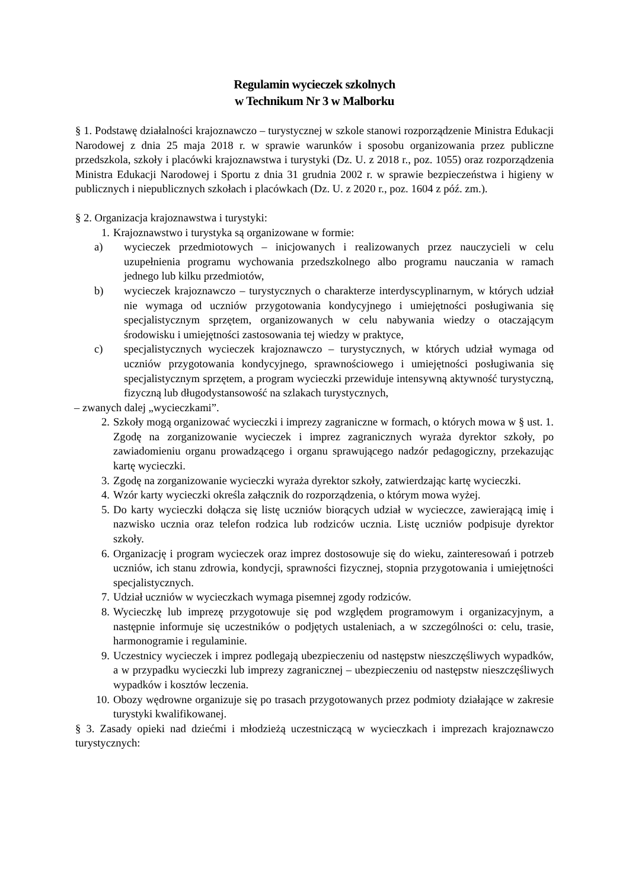Regulamin wycieczek szkolnych
w Technikum Nr 3 w Malborku
§ 1. Podstawę działalności krajoznawczo – turystycznej w szkole stanowi rozporządzenie Ministra Edukacji Narodowej z dnia 25 maja 2018 r. w sprawie warunków i sposobu organizowania przez publiczne przedszkola, szkoły i placówki krajoznawstwa i turystyki (Dz. U. z 2018 r., poz. 1055) oraz rozporządzenia Ministra Edukacji Narodowej i Sportu z dnia 31 grudnia 2002 r. w sprawie bezpieczeństwa i higieny w publicznych i niepublicznych szkołach i placówkach (Dz. U. z 2020 r., poz. 1604 z póź. zm.).
§ 2. Organizacja krajoznawstwa i turystyki:
1. Krajoznawstwo i turystyka są organizowane w formie:
a) wycieczek przedmiotowych – inicjowanych i realizowanych przez nauczycieli w celu uzupełnienia programu wychowania przedszkolnego albo programu nauczania w ramach jednego lub kilku przedmiotów,
b) wycieczek krajoznawczo – turystycznych o charakterze interdyscyplinarnym, w których udział nie wymaga od uczniów przygotowania kondycyjnego i umiejętności posługiwania się specjalistycznym sprzętem, organizowanych w celu nabywania wiedzy o otaczającym środowisku i umiejętności zastosowania tej wiedzy w praktyce,
c) specjalistycznych wycieczek krajoznawczo – turystycznych, w których udział wymaga od uczniów przygotowania kondycyjnego, sprawnościowego i umiejętności posługiwania się specjalistycznym sprzętem, a program wycieczki przewiduje intensywną aktywność turystyczną, fizyczną lub długodystansowość na szlakach turystycznych,
– zwanych dalej „wycieczkami”.
2. Szkoły mogą organizować wycieczki i imprezy zagraniczne w formach, o których mowa w § ust. 1. Zgodę na zorganizowanie wycieczek i imprez zagranicznych wyraża dyrektor szkoły, po zawiadomieniu organu prowadzącego i organu sprawującego nadzór pedagogiczny, przekazując kartę wycieczki.
3. Zgodę na zorganizowanie wycieczki wyraża dyrektor szkoły, zatwierdzając kartę wycieczki.
4. Wzór karty wycieczki określa załącznik do rozporządzenia, o którym mowa wyżej.
5. Do karty wycieczki dołącza się listę uczniów biorących udział w wycieczce, zawierającą imię i nazwisko ucznia oraz telefon rodzica lub rodziców ucznia. Listę uczniów podpisuje dyrektor szkoły.
6. Organizację i program wycieczek oraz imprez dostosowuje się do wieku, zainteresowań i potrzeb uczniów, ich stanu zdrowia, kondycji, sprawności fizycznej, stopnia przygotowania i umiejętności specjalistycznych.
7. Udział uczniów w wycieczkach wymaga pisemnej zgody rodziców.
8. Wycieczkę lub imprezę przygotowuje się pod względem programowym i organizacyjnym, a następnie informuje się uczestników o podjętych ustaleniach, a w szczególności o: celu, trasie, harmonogramie i regulaminie.
9. Uczestnicy wycieczek i imprez podlegają ubezpieczeniu od następstw nieszczęśliwych wypadków, a w przypadku wycieczki lub imprezy zagranicznej – ubezpieczeniu od następstw nieszczęśliwych wypadków i kosztów leczenia.
10. Obozy wędrowne organizuje się po trasach przygotowanych przez podmioty działające w zakresie turystyki kwalifikowanej.
§ 3. Zasady opieki nad dziećmi i młodzieżą uczestniczącą w wycieczkach i imprezach krajoznawczo turystycznych: